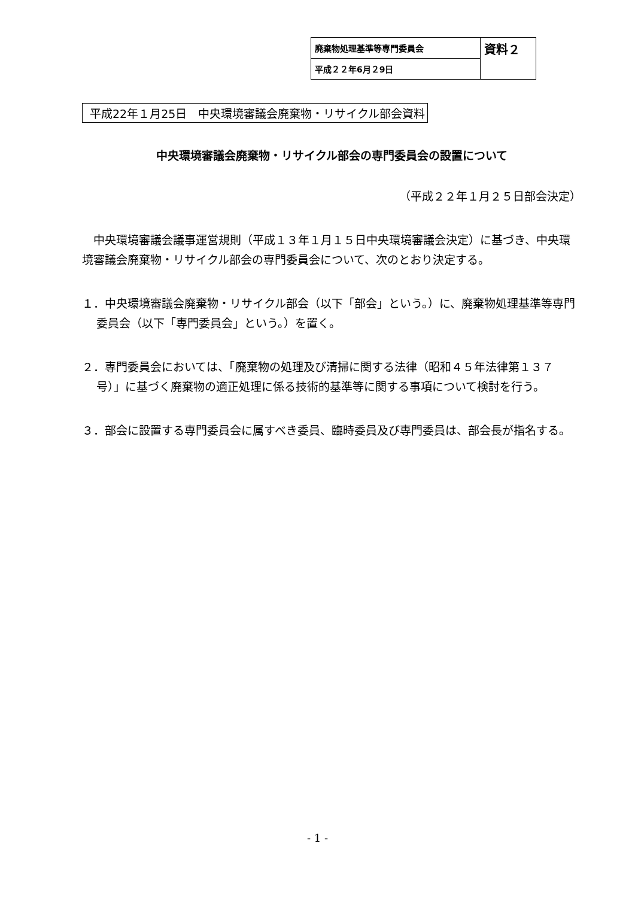| 廃棄物処理基準等専門委員会 | 資料２ |
| 平成２２年6月２9日 | |
平成22年１月25日　中央環境審議会廃棄物・リサイクル部会資料
中央環境審議会廃棄物・リサイクル部会の専門委員会の設置について
（平成２２年１月２５日部会決定）
　中央環境審議会議事運営規則（平成１３年１月１５日中央環境審議会決定）に基づき、中央環境審議会廃棄物・リサイクル部会の専門委員会について、次のとおり決定する。
１．中央環境審議会廃棄物・リサイクル部会（以下「部会」という。）に、廃棄物処理基準等専門委員会（以下「専門委員会」という。）を置く。
２．専門委員会においては、「廃棄物の処理及び清掃に関する法律（昭和４５年法律第１３７号）」に基づく廃棄物の適正処理に係る技術的基準等に関する事項について検討を行う。
３．部会に設置する専門委員会に属すべき委員、臨時委員及び専門委員は、部会長が指名する。
- 1 -